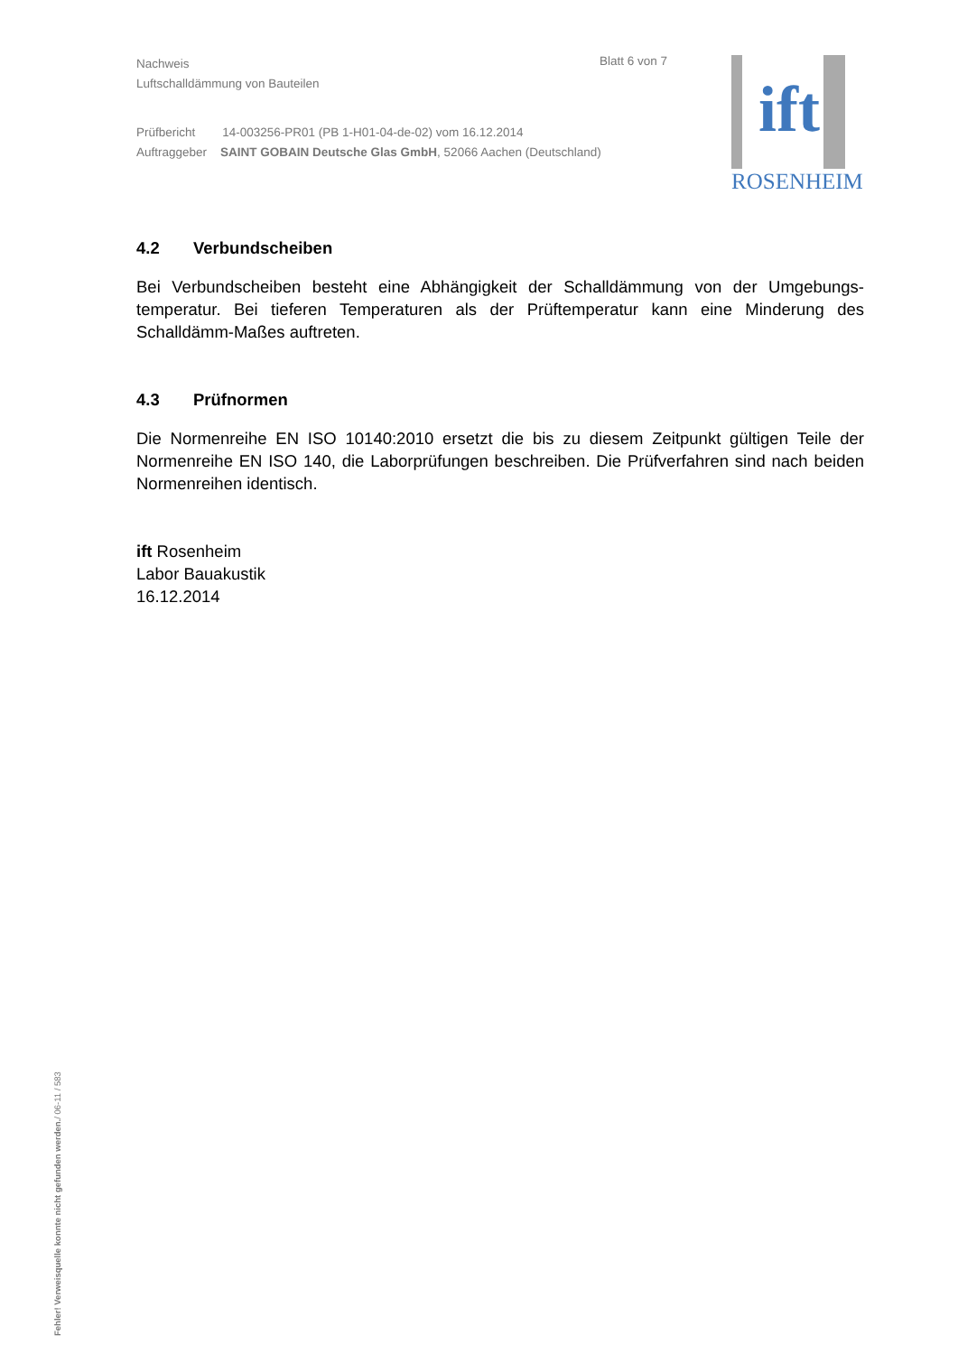Nachweis
Luftschalldämmung von Bauteilen
Prüfbericht 14-003256-PR01 (PB 1-H01-04-de-02) vom 16.12.2014
Auftraggeber SAINT GOBAIN Deutsche Glas GmbH, 52066 Aachen (Deutschland)
Blatt 6 von 7
ift
ROSENHEIM
4.2 Verbundscheiben
Bei Verbundscheiben besteht eine Abhängigkeit der Schalldämmung von der Umgebungs-temperatur. Bei tieferen Temperaturen als der Prüftemperatur kann eine Minderung des Schalldämm-Maßes auftreten.
4.3 Prüfnormen
Die Normenreihe EN ISO 10140:2010 ersetzt die bis zu diesem Zeitpunkt gültigen Teile der Normenreihe EN ISO 140, die Laborprüfungen beschreiben. Die Prüfverfahren sind nach beiden Normenreihen identisch.
ift Rosenheim
Labor Bauakustik
16.12.2014
Fehler! Verweisquelle konnte nicht gefunden werden./ 06-11 / 583